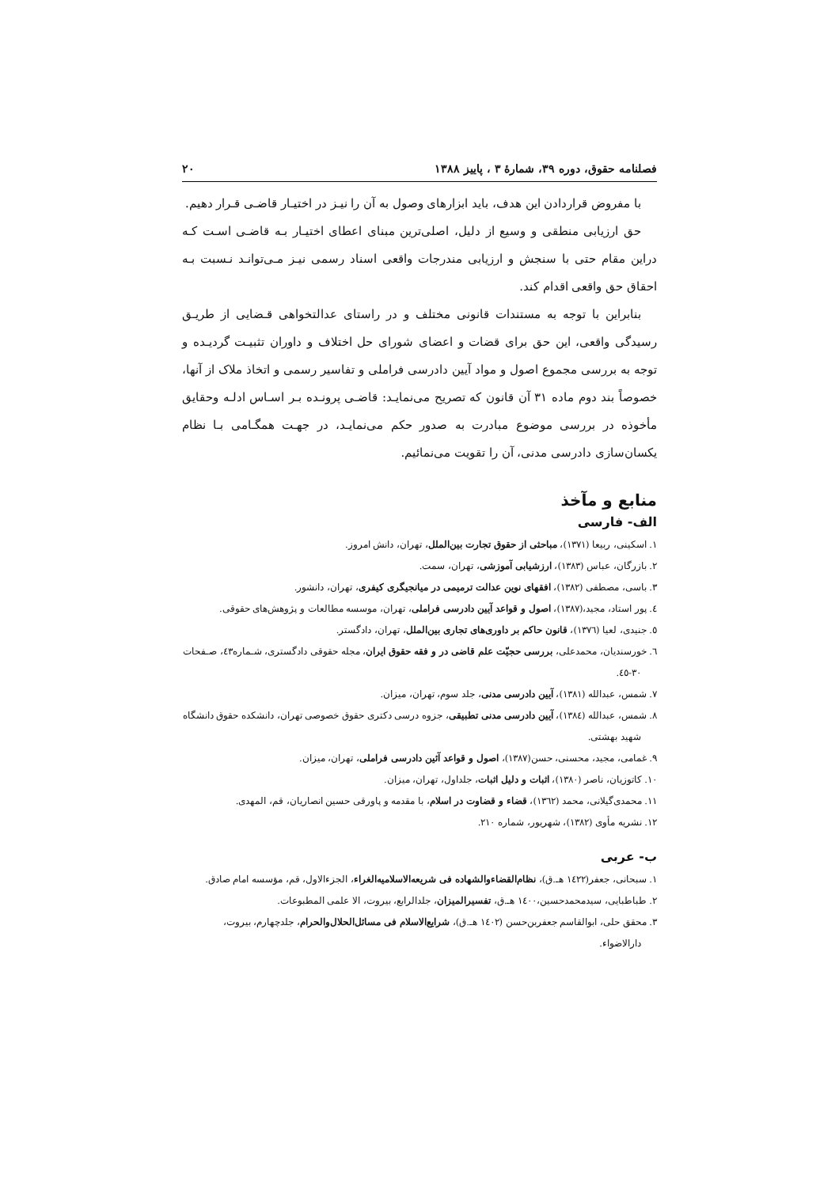فصلنامه حقوق، دوره ۳۹، شمارهٔ ۳ ، پاییز ۱۳۸۸ ۲۰
با مفروض قراردادن این هدف، باید ابزارهای وصول به آن را نیـز در اختیـار قاضـی قـرار دهیم.
حق ارزیابی منطقی و وسیع از دلیل، اصلی‌ترین مبنای اعطای اختیـار بـه قاضـی اسـت کـه دراین مقام حتی با سنجش و ارزیابی مندرجات واقعی اسناد رسمی نیـز مـی‌توانـد نـسبت بـه احقاق حق واقعی اقدام کند.
بنابراین با توجه به مستندات قانونی مختلف و در راستای عدالتخواهی قـضایی از طریـق رسیدگی واقعی، این حق برای قضات و اعضای شورای حل اختلاف و داوران تثبیـت گردیـده و توجه به بررسی مجموع اصول و مواد آیین دادرسی فراملی و تفاسیر رسمی و اتخاذ ملاک از آنها، خصوصاً بند دوم ماده ۳۱ آن قانون که تصریح می‌نمایـد: قاضـی پرونـده بـر اسـاس ادلـه وحقایق مأخوذه در بررسی موضوع مبادرت به صدور حکم می‌نمایـد، در جهـت همگـامی بـا نظام یکسان‌سازی دادرسی مدنی، آن را تقویت می‌نمائیم.
منابع و مآخذ
الف- فارسی
۱. اسکینی، ربیعا (۱۳۷۱)، مباحثی از حقوق تجارت بین‌الملل، تهران، دانش امروز.
۲. بازرگان، عباس (۱۳۸۳)، ارزشیابی آموزشی، تهران، سمت.
۳. باسی، مصطفی (۱۳۸۲)، افقهای نوین عدالت ترمیمی در میانجیگری کیفری، تهران، دانشور.
٤. پور استاد، مجید،(۱۳۸۷)، اصول و قواعد آیین دادرسی فراملی، تهران، موسسه مطالعات و پژوهش‌های حقوقی.
٥. جنیدی، لعیا (۱۳۷٦)، قانون حاکم بر داوری‌های تجاری بین‌الملل، تهران، دادگستر.
٦. خورسندیان، محمدعلی، بررسی حجیّت علم قاضی در و فقه حقوق ایران، مجله حقوقی دادگستری، شـماره٤۳، صـفحات ۳۰-٤٥.
۷. شمس، عبدالله (۱۳۸۱)، آیین دادرسی مدنی، جلد سوم، تهران، میزان.
۸. شمس، عبدالله (۱۳۸٤)، آیین دادرسی مدنی تطبیقی، جزوه درسی دکتری حقوق خصوصی تهران، دانشکده حقوق دانشگاه شهید بهشتی.
۹. غمامی، مجید، محسنی، حسن(۱۳۸۷)، اصول و قواعد آئین دادرسی فراملی، تهران، میزان.
۱۰. کاتوزیان، ناصر (۱۳۸۰)، اثبات و دلیل اثبات، جلداول، تهران، میزان.
۱۱. محمدی‌گیلانی، محمد (۱۳٦۲)، قضاء و قضاوت در اسلام، با مقدمه و پاورقی حسین انصاریان، قم، المهدی.
۱۲. نشریه مأوی (۱۳۸۲)، شهریور، شماره ۲۱۰.
ب- عربی
۱. سبحانی، جعفر(۱٤۲۲ هـ.ق)، نظام‌القضاءوالشهاده فی شریعه‌الاسلامیه‌الغراء، الجزءالاول، قم، مؤسسه امام صادق.
۲. طباطبایی، سیدمحمدحسین،۱٤۰۰ هـ.ق، تفسیرالمیزان، جلدالرابع، بیروت، الا علمی المطبوعات.
۳. محقق حلی، ابوالقاسم جعفربن‌حسن (۱٤۰۲ هـ.ق)، شرایع‌الاسلام فی مسائل‌الحلال‌والحرام، جلدچهارم، بیروت، دارالاضواء.